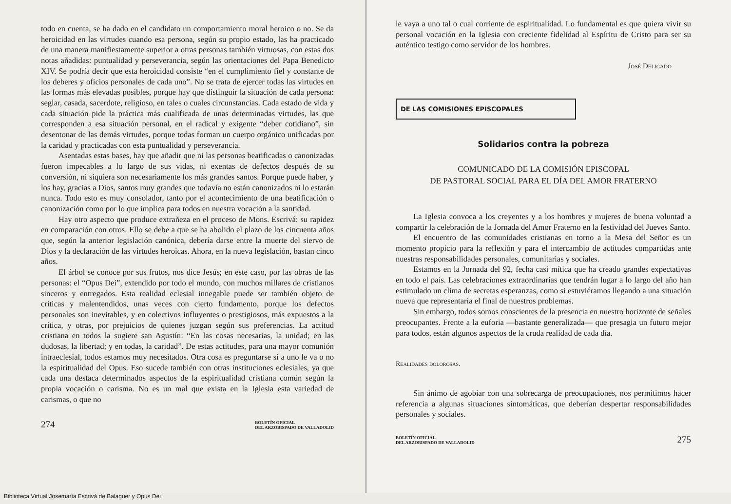todo en cuenta, se ha dado en el candidato un comportamiento moral heroico o no. Se da heroicidad en las virtudes cuando esa persona, según su propio estado, las ha practicado de una manera manifiestamente superior a otras personas también virtuosas, con estas dos notas añadidas: puntualidad y perseverancia, según las orientaciones del Papa Benedicto XIV. Se podría decir que esta heroicidad consiste “en el cumplimiento fiel y constante de los deberes y oficios personales de cada uno”. No se trata de ejercer todas las virtudes en las formas más elevadas posibles, porque hay que distinguir la situación de cada persona: seglar, casada, sacerdote, religioso, en tales o cuales circunstancias. Cada estado de vida y cada situación pide la práctica más cualificada de unas determinadas virtudes, las que corresponden a esa situación personal, en el radical y exigente “deber cotidiano”, sin desentonar de las demás virtudes, porque todas forman un cuerpo orgánico unificadas por la caridad y practicadas con esta puntualidad y perseverancia.
Asentadas estas bases, hay que añadir que ni las personas beatificadas o canonizadas fueron impecables a lo largo de sus vidas, ni exentas de defectos después de su conversión, ni siquiera son necesariamente los más grandes santos. Porque puede haber, y los hay, gracias a Dios, santos muy grandes que todavía no están canonizados ni lo estarán nunca. Todo esto es muy consolador, tanto por el acontecimiento de una beatificación o canonización como por lo que implica para todos en nuestra vocación a la santidad.
Hay otro aspecto que produce extrañeza en el proceso de Mons. Escrivá: su rapidez en comparación con otros. Ello se debe a que se ha abolido el plazo de los cincuenta años que, según la anterior legislación canónica, debería darse entre la muerte del siervo de Dios y la declaración de las virtudes heroicas. Ahora, en la nueva legislación, bastan cinco años.
El árbol se conoce por sus frutos, nos dice Jesús; en este caso, por las obras de las personas: el “Opus Dei”, extendido por todo el mundo, con muchos millares de cristianos sinceros y entregados. Esta realidad eclesial innegable puede ser también objeto de críticas y malentendidos, unas veces con cierto fundamento, porque los defectos personales son inevitables, y en colectivos influyentes o prestigiosos, más expuestos a la crítica, y otras, por prejuicios de quienes juzgan según sus preferencias. La actitud cristiana en todos la sugiere san Agustín: “En las cosas necesarias, la unidad; en las dudosas, la libertad; y en todas, la caridad”. De estas actitudes, para una mayor comunión intraeclesial, todos estamos muy necesitados. Otra cosa es preguntarse si a uno le va o no la espiritualidad del Opus. Eso sucede también con otras instituciones eclesiales, ya que cada una destaca determinados aspectos de la espiritualidad cristiana común según la propia vocación o carisma. No es un mal que exista en la Iglesia esta variedad de carismas, o que no
274 BOLETÍN OFICIAL
DEL ARZOBISPADO DE VALLADOLID
le vaya a uno tal o cual corriente de espiritualidad. Lo fundamental es que quiera vivir su personal vocación en la Iglesia con creciente fidelidad al Espíritu de Cristo para ser su auténtico testigo como servidor de los hombres.
José Delicado
DE LAS COMISIONES EPISCOPALES
Solidarios contra la pobreza
COMUNICADO DE LA COMISIÓN EPISCOPAL
DE PASTORAL SOCIAL PARA EL DÍA DEL AMOR FRATERNO
La Iglesia convoca a los creyentes y a los hombres y mujeres de buena voluntad a compartir la celebración de la Jornada del Amor Fraterno en la festividad del Jueves Santo.
El encuentro de las comunidades cristianas en torno a la Mesa del Señor es un momento propicio para la reflexión y para el intercambio de actitudes compartidas ante nuestras responsabilidades personales, comunitarias y sociales.
Estamos en la Jornada del 92, fecha casi mítica que ha creado grandes expectativas en todo el país. Las celebraciones extraordinarias que tendrán lugar a lo largo del año han estimulado un clima de secretas esperanzas, como si estuviéramos llegando a una situación nueva que representaría el final de nuestros problemas.
Sin embargo, todos somos conscientes de la presencia en nuestro horizonte de señales preocupantes. Frente a la euforia —bastante generalizada— que presagia un futuro mejor para todos, están algunos aspectos de la cruda realidad de cada día.
Realidades dolorosas.
Sin ánimo de agobiar con una sobrecarga de preocupaciones, nos permitimos hacer referencia a algunas situaciones sintomáticas, que deberían despertar responsabilidades personales y sociales.
BOLETÍN OFICIAL
DEL ARZOBISPADO DE VALLADOLID 275
Biblioteca Virtual Josemaría Escrivá de Balaguer y Opus Dei